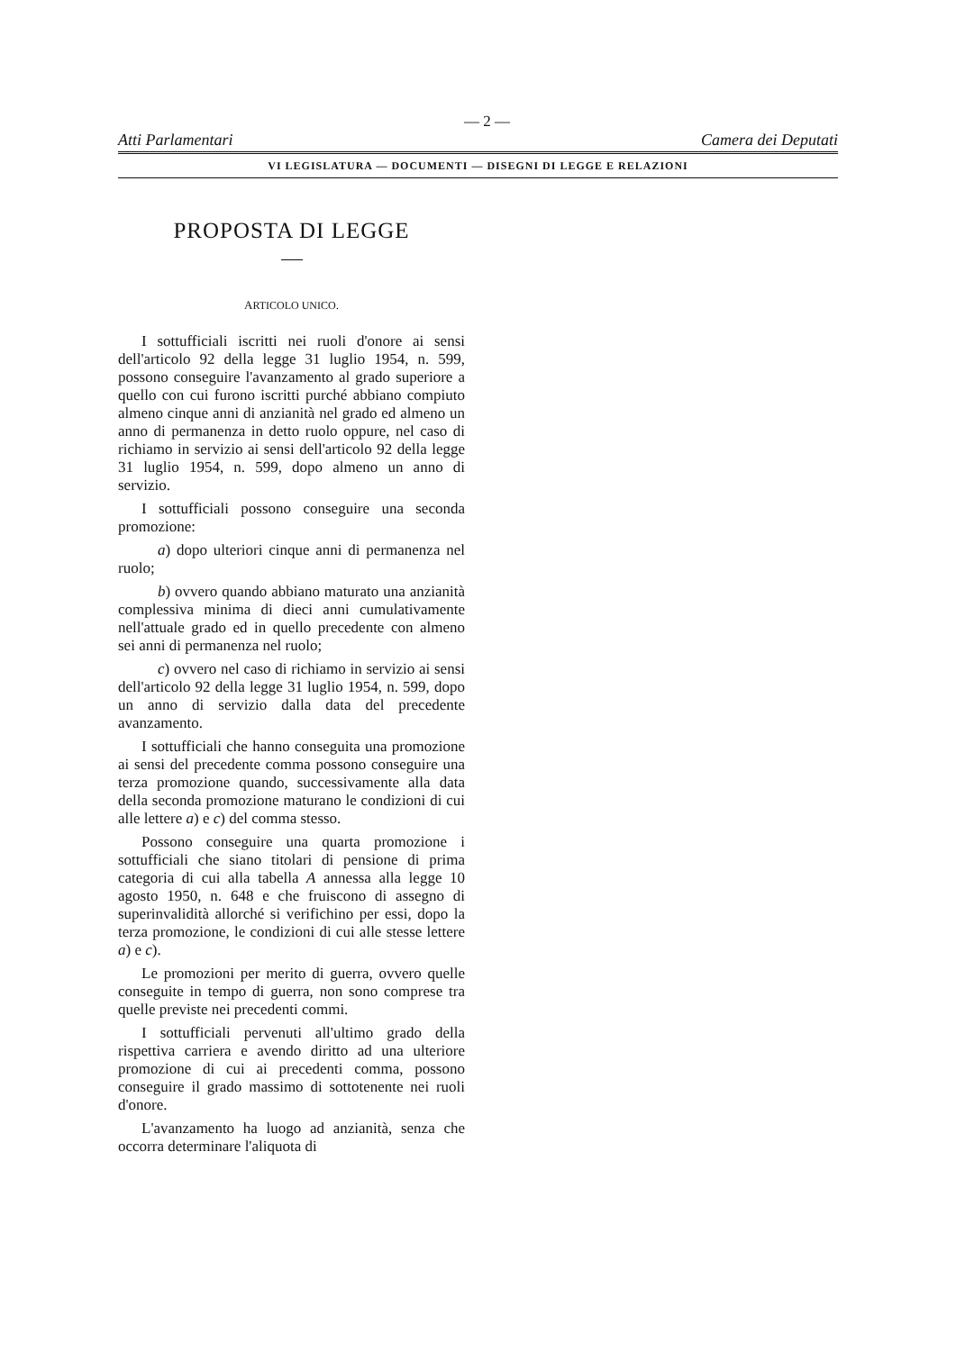— 2 —
Atti Parlamentari Camera dei Deputati
VI LEGISLATURA — DOCUMENTI — DISEGNI DI LEGGE E RELAZIONI
PROPOSTA DI LEGGE
ARTICOLO UNICO.
I sottufficiali iscritti nei ruoli d'onore ai sensi dell'articolo 92 della legge 31 luglio 1954, n. 599, possono conseguire l'avanzamento al grado superiore a quello con cui furono iscritti purché abbiano compiuto almeno cinque anni di anzianità nel grado ed almeno un anno di permanenza in detto ruolo oppure, nel caso di richiamo in servizio ai sensi dell'articolo 92 della legge 31 luglio 1954, n. 599, dopo almeno un anno di servizio.
I sottufficiali possono conseguire una seconda promozione:
a) dopo ulteriori cinque anni di permanenza nel ruolo;
b) ovvero quando abbiano maturato una anzianità complessiva minima di dieci anni cumulativamente nell'attuale grado ed in quello precedente con almeno sei anni di permanenza nel ruolo;
c) ovvero nel caso di richiamo in servizio ai sensi dell'articolo 92 della legge 31 luglio 1954, n. 599, dopo un anno di servizio dalla data del precedente avanzamento.
I sottufficiali che hanno conseguita una promozione ai sensi del precedente comma possono conseguire una terza promozione quando, successivamente alla data della seconda promozione maturano le condizioni di cui alle lettere a) e c) del comma stesso.
Possono conseguire una quarta promozione i sottufficiali che siano titolari di pensione di prima categoria di cui alla tabella A annessa alla legge 10 agosto 1950, n. 648 e che fruiscono di assegno di superinvalidità allorché si verifichino per essi, dopo la terza promozione, le condizioni di cui alle stesse lettere a) e c).
Le promozioni per merito di guerra, ovvero quelle conseguite in tempo di guerra, non sono comprese tra quelle previste nei precedenti commi.
I sottufficiali pervenuti all'ultimo grado della rispettiva carriera e avendo diritto ad una ulteriore promozione di cui ai precedenti comma, possono conseguire il grado massimo di sottotenente nei ruoli d'onore.
L'avanzamento ha luogo ad anzianità, senza che occorra determinare l'aliquota di